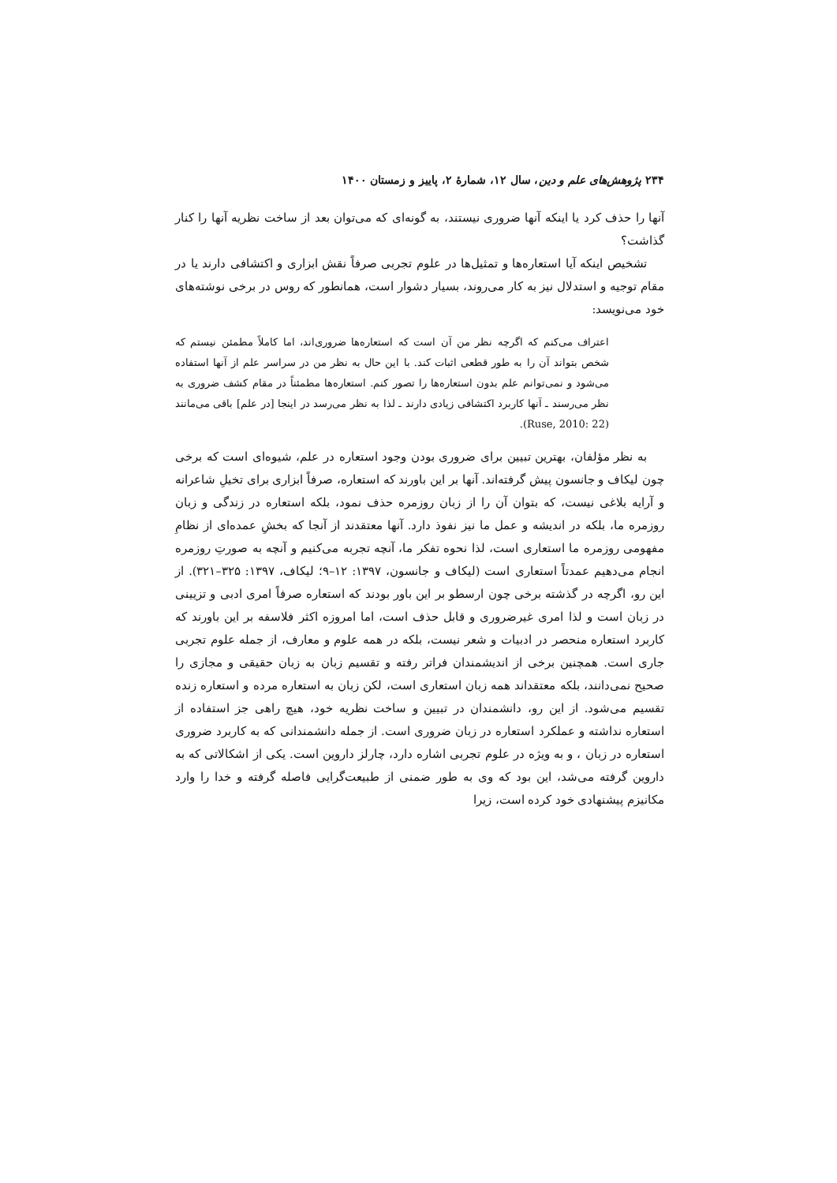۲۳۴ پژوهش‌های علم و دین، سال ۱۲، شمارهٔ ۲، پاییز و زمستان ۱۴۰۰
آنها را حذف کرد یا اینکه آنها ضروری نیستند، به گونه‌ای که می‌توان بعد از ساخت نظریه آنها را کنار گذاشت؟
تشخیص اینکه آیا استعاره‌ها و تمثیل‌ها در علوم تجربی صرفاً نقش ابزاری و اکتشافی دارند یا در مقام توجیه و استدلال نیز به کار می‌روند، بسیار دشوار است، همانطور که روس در برخی نوشته‌های خود می‌نویسد:
اعتراف می‌کنم که اگرچه نظر من آن است که استعاره‌ها ضروری‌اند، اما کاملاً مطمئن نیستم که شخص بتواند آن را به طور قطعی اثبات کند. با این حال به نظر من در سراسر علم از آنها استفاده می‌شود و نمی‌توانم علم بدون استعاره‌ها را تصور کنم. استعاره‌ها مطمئناً در مقام کشف ضروری به نظر می‌رسند ـ آنها کاربرد اکتشافی زیادی دارند ـ لذا به نظر می‌رسد در اینجا [در علم] باقی می‌مانند (Ruse, 2010: 22).
به نظر مؤلفان، بهترین تبیین برای ضروری بودن وجود استعاره در علم، شیوه‌ای است که برخی چون لیکاف و جانسون پیش گرفته‌اند. آنها بر این باورند که استعاره، صرفاً ابزاری برای تخیلِ شاعرانه و آرایه بلاغی نیست، که بتوان آن را از زبان روزمره حذف نمود، بلکه استعاره در زندگی و زبان روزمره ما، بلکه در اندیشه و عمل ما نیز نفوذ دارد. آنها معتقدند از آنجا که بخشِ عمده‌ای از نظامِ مفهومی روزمره ما استعاری است، لذا نحوه تفکر ما، آنچه تجربه می‌کنیم و آنچه به صورتِ روزمره انجام می‌دهیم عمدتاً استعاری است (لیکاف و جانسون، ۱۳۹۷: ۱۲–۹؛ لیکاف، ۱۳۹۷: ۳۲۵–۳۲۱). از این رو، اگرچه در گذشته برخی چون ارسطو بر این باور بودند که استعاره صرفاً امری ادبی و تزیینی در زبان است و لذا امری غیرضروری و قابل حذف است، اما امروزه اکثر فلاسفه بر این باورند که کاربرد استعاره منحصر در ادبیات و شعر نیست، بلکه در همه علوم و معارف، از جمله علوم تجربی جاری است. همچنین برخی از اندیشمندان فراتر رفته و تقسیم زبان به زبان حقیقی و مجازی را صحیح نمی‌دانند، بلکه معتقداند همه زبان استعاری است، لکن زبان به استعاره مرده و استعاره زنده تقسیم می‌شود. از این رو، دانشمندان در تبیین و ساخت نظریه خود، هیچ راهی جز استفاده از استعاره نداشته و عملکرد استعاره در زبان ضروری است. از جمله دانشمندانی که به کاربرد ضروری استعاره در زبان ، و به ویژه در علوم تجربی اشاره دارد، چارلز داروین است. یکی از اشکالاتی که به داروین گرفته می‌شد، این بود که وی به طور ضمنی از طبیعت‌گرایی فاصله گرفته و خدا را وارد مکانیزم پیشنهادی خود کرده است، زیرا